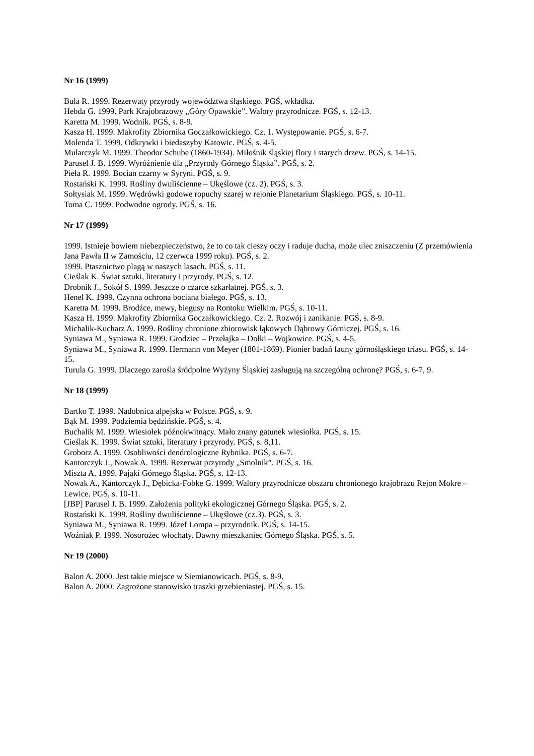Nr 16 (1999)
Bula R. 1999. Rezerwaty przyrody województwa śląskiego. PGŚ, wkładka.
Hebda G. 1999. Park Krajobrazowy „Góry Opawskie”. Walory przyrodnicze. PGŚ, s. 12-13.
Karetta M. 1999. Wodnik. PGŚ, s. 8-9.
Kasza H. 1999. Makrofity Zbiornika Goczałkowickiego. Cz. 1. Występowanie. PGŚ, s. 6-7.
Molenda T. 1999. Odkrywki i biedaszyby Katowic. PGŚ, s. 4-5.
Mularczyk M. 1999. Theodor Schube (1860-1934). Miłośnik śląskiej flory i starych drzew. PGŚ, s. 14-15.
Parusel J. B. 1999. Wyróżnienie dla „Przyrody Górnego Śląska”. PGŚ, s. 2.
Pieła R. 1999. Bocian czarny w Syryni. PGŚ, s. 9.
Rostański K. 1999. Rośliny dwuliścienne – Ukęślowe (cz. 2). PGŚ, s. 3.
Sołtysiak M. 1999. Wędrówki godowe ropuchy szarej w rejonie Planetarium Śląskiego. PGŚ, s. 10-11.
Toma C. 1999. Podwodne ogrody. PGŚ, s. 16.
Nr 17 (1999)
1999. Istnieje bowiem niebezpieczeństwo, że to co tak cieszy oczy i raduje ducha, może ulec zniszczeniu (Z przemówienia Jana Pawła II w Zamościu, 12 czerwca 1999 roku). PGŚ, s. 2.
1999. Ptasznictwo plagą w naszych lasach. PGŚ, s. 11.
Cieślak K. Świat sztuki, literatury i przyrody. PGŚ, s. 12.
Drobnik J., Sokół S. 1999. Jeszcze o czarce szkarłatnej. PGŚ, s. 3.
Henel K. 1999. Czynna ochrona bociana białego. PGŚ, s. 13.
Karetta M. 1999. Brodźce, mewy, biegusy na Rontoku Wielkim. PGŚ, s. 10-11.
Kasza H. 1999. Makrofity Zbiornika Goczałkowickiego. Cz. 2. Rozwój i zanikanie. PGŚ, s. 8-9.
Michalik-Kucharz A. 1999. Rośliny chronione zbiorowisk łąkowych Dąbrowy Górniczej. PGŚ, s. 16.
Syniawa M., Syniawa R. 1999. Grodziec – Przełajka – Dołki – Wojkowice. PGŚ, s. 4-5.
Syniawa M., Syniawa R. 1999. Hermann von Meyer (1801-1869). Pionier badań fauny górnośląskiego triasu. PGŚ, s. 14-15.
Turula G. 1999. Dlaczego zarośla śródpolne Wyżyny Śląskiej zasługują na szczególną ochronę? PGŚ, s. 6-7, 9.
Nr 18 (1999)
Bartko T. 1999. Nadobnica alpejska w Polsce. PGŚ, s. 9.
Bąk M. 1999. Podziemia będzińskie. PGŚ, s. 4.
Buchalik M. 1999. Wiesiołek późnokwitnący. Mało znany gatunek wiesiołka. PGŚ, s. 15.
Cieślak K. 1999. Świat sztuki, literatury i przyrody. PGŚ, s. 8,11.
Groborz A. 1999. Osobliwości dendrologiczne Rybnika. PGŚ, s. 6-7.
Kantorczyk J., Nowak A. 1999. Rezerwat przyrody „Smolnik”. PGŚ, s. 16.
Miszta A. 1999. Pająki Górnego Śląska. PGŚ, s. 12-13.
Nowak A., Kantorczyk J., Dębicka-Fobke G. 1999. Walory przyrodnicze obszaru chronionego krajobrazu Rejon Mokre – Lewice. PGŚ, s. 10-11.
[JBP] Parusel J. B. 1999. Założenia polityki ekologicznej Górnego Śląska. PGŚ, s. 2.
Rostański K. 1999. Rośliny dwuliścienne – Ukęślowe (cz.3). PGŚ, s. 3.
Syniawa M., Syniawa R. 1999. Józef Lompa – przyrodnik. PGŚ, s. 14-15.
Woźniak P. 1999. Nosorożec włochaty. Dawny mieszkaniec Górnego Śląska. PGŚ, s. 5.
Nr 19 (2000)
Balon A. 2000. Jest takie miejsce w Siemianowicach. PGŚ, s. 8-9.
Balon A. 2000. Zagrożone stanowisko traszki grzebieniastej. PGŚ, s. 15.